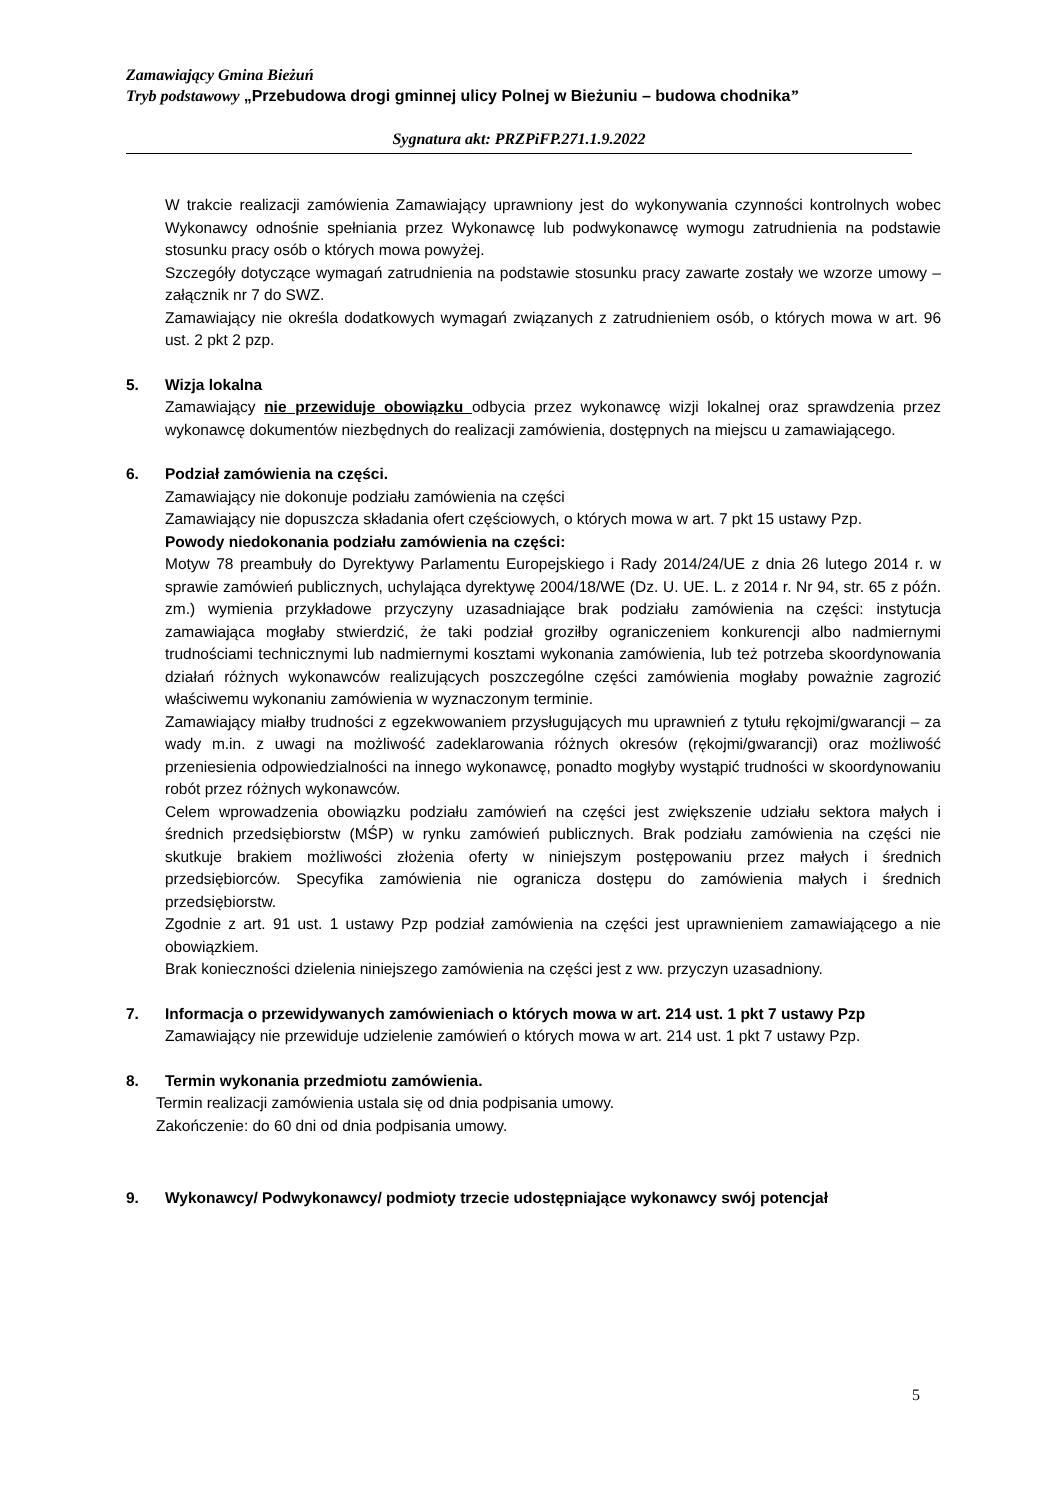Zamawiający Gmina Bieżuń
Tryb podstawowy „Przebudowa drogi gminnej ulicy Polnej w Bieżuniu – budowa chodnika”
Sygnatura akt: PRZPiFP.271.1.9.2022
W trakcie realizacji zamówienia Zamawiający uprawniony jest do wykonywania czynności kontrolnych wobec Wykonawcy odnośnie spełniania przez Wykonawcę lub podwykonawcę wymogu zatrudnienia na podstawie stosunku pracy osób o których mowa powyżej.
Szczegóły dotyczące wymagań zatrudnienia na podstawie stosunku pracy zawarte zostały we wzorze umowy – załącznik nr 7 do SWZ.
Zamawiający nie określa dodatkowych wymagań związanych z zatrudnieniem osób, o których mowa w art. 96 ust. 2 pkt 2 pzp.
5. Wizja lokalna
Zamawiający nie przewiduje obowiązku odbycia przez wykonawcę wizji lokalnej oraz sprawdzenia przez wykonawcę dokumentów niezbędnych do realizacji zamówienia, dostępnych na miejscu u zamawiającego.
6. Podział zamówienia na części.
Zamawiający nie dokonuje podziału zamówienia na części
Zamawiający nie dopuszcza składania ofert częściowych, o których mowa w art. 7 pkt 15 ustawy Pzp.
Powody niedokonania podziału zamówienia na części:
Motyw 78 preambuły do Dyrektywy Parlamentu Europejskiego i Rady 2014/24/UE z dnia 26 lutego 2014 r. w sprawie zamówień publicznych, uchylająca dyrektywę 2004/18/WE (Dz. U. UE. L. z 2014 r. Nr 94, str. 65 z późn. zm.) wymienia przykładowe przyczyny uzasadniające brak podziału zamówienia na części: instytucja zamawiająca mogłaby stwierdzić, że taki podział groziłby ograniczeniem konkurencji albo nadmiernymi trudnościami technicznymi lub nadmiernymi kosztami wykonania zamówienia, lub też potrzeba skoordynowania działań różnych wykonawców realizujących poszczególne części zamówienia mogłaby poważnie zagrozić właściwemu wykonaniu zamówienia w wyznaczonym terminie.
Zamawiający miałby trudności z egzekwowaniem przysługujących mu uprawnień z tytułu rękojmi/gwarancji – za wady m.in. z uwagi na możliwość zadeklarowania różnych okresów (rękojmi/gwarancji) oraz możliwość przeniesienia odpowiedzialności na innego wykonawcę, ponadto mogłyby wystąpić trudności w skoordynowaniu robót przez różnych wykonawców.
Celem wprowadzenia obowiązku podziału zamówień na części jest zwiększenie udziału sektora małych i średnich przedsiębiorstw (MŚP) w rynku zamówień publicznych. Brak podziału zamówienia na części nie skutkuje brakiem możliwości złożenia oferty w niniejszym postępowaniu przez małych i średnich przedsiębiorców. Specyfika zamówienia nie ogranicza dostępu do zamówienia małych i średnich przedsiębiorstw.
Zgodnie z art. 91 ust. 1 ustawy Pzp podział zamówienia na części jest uprawnieniem zamawiającego a nie obowiązkiem.
Brak konieczności dzielenia niniejszego zamówienia na części jest z ww. przyczyn uzasadniony.
7. Informacja o przewidywanych zamówieniach o których mowa w art. 214 ust. 1 pkt 7 ustawy Pzp
Zamawiający nie przewiduje udzielenie zamówień o których mowa w art. 214 ust. 1 pkt 7 ustawy Pzp.
8. Termin wykonania przedmiotu zamówienia.
Termin realizacji zamówienia ustala się od dnia podpisania umowy.
Zakończenie: do 60 dni od dnia podpisania umowy.
9. Wykonawcy/ Podwykonawcy/ podmioty trzecie udostępniające wykonawcy swój potencjał
5